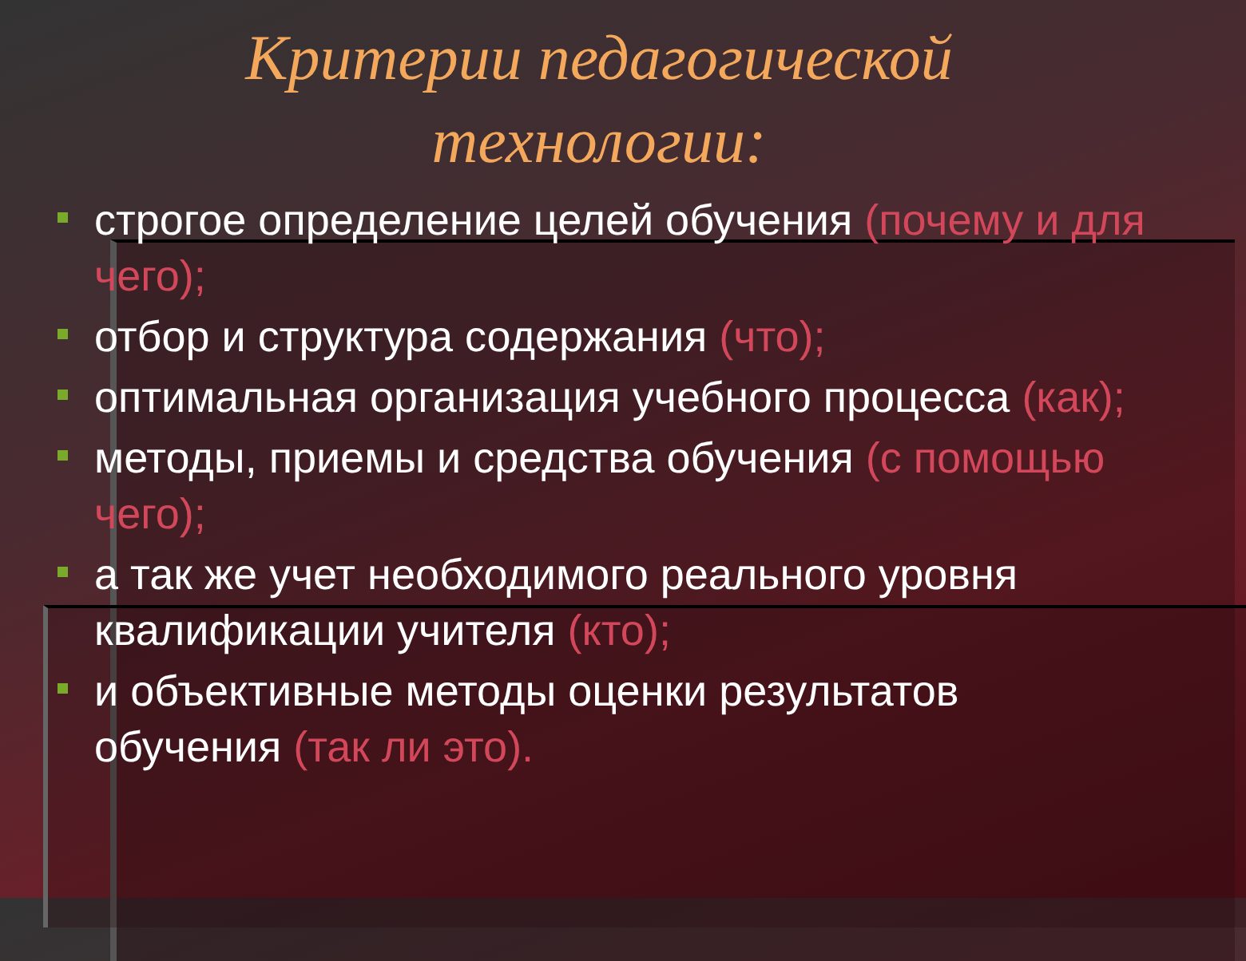Критерии педагогической
технологии:
строгое определение целей обучения (почему и для чего);
отбор и структура содержания (что);
оптимальная организация учебного процесса (как);
методы, приемы и средства обучения (с помощью чего);
а так же учет необходимого реального уровня квалификации учителя (кто);
и объективные методы оценки результатов обучения (так ли это).